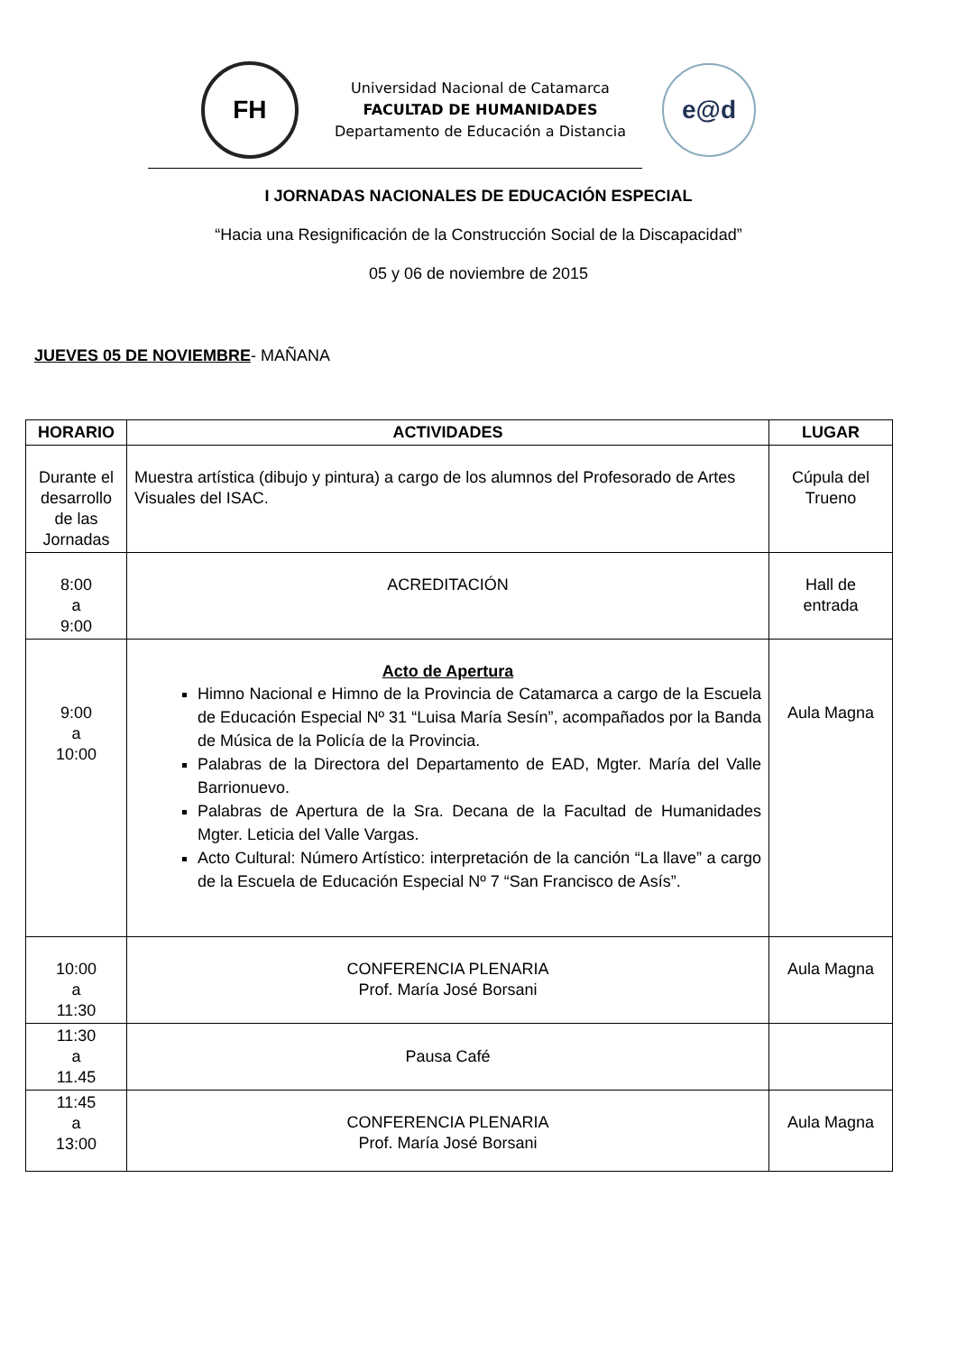FH
Universidad Nacional de Catamarca
FACULTAD DE HUMANIDADES
Departamento de Educación a Distancia
e@d
I JORNADAS NACIONALES DE EDUCACIÓN ESPECIAL
“Hacia una Resignificación de la Construcción Social de la Discapacidad”
05 y 06 de noviembre de 2015
JUEVES 05 DE NOVIEMBRE- MAÑANA
| HORARIO | ACTIVIDADES | LUGAR |
| --- | --- | --- |
| Durante el desarrollo de las Jornadas | Muestra artística (dibujo y pintura) a cargo de los alumnos del Profesorado de Artes Visuales del ISAC. | Cúpula del Trueno |
| 8:00 a 9:00 | ACREDITACIÓN | Hall de entrada |
| 9:00 a 10:00 | Acto de Apertura Himno Nacional e Himno de la Provincia de Catamarca a cargo de la Escuela de Educación Especial Nº 31 “Luisa María Sesín”, acompañados por la Banda de Música de la Policía de la Provincia. Palabras de la Directora del Departamento de EAD, Mgter. María del Valle Barrionuevo. Palabras de Apertura de la Sra. Decana de la Facultad de Humanidades Mgter. Leticia del Valle Vargas. Acto Cultural: Número Artístico: interpretación de la canción “La llave” a cargo de la Escuela de Educación Especial Nº 7 “San Francisco de Asís”. | Aula Magna |
| 10:00 a 11:30 | CONFERENCIA PLENARIA Prof. María José Borsani | Aula Magna |
| 11:30 a 11.45 | Pausa Café | |
| 11:45 a 13:00 | CONFERENCIA PLENARIA Prof. María José Borsani | Aula Magna |